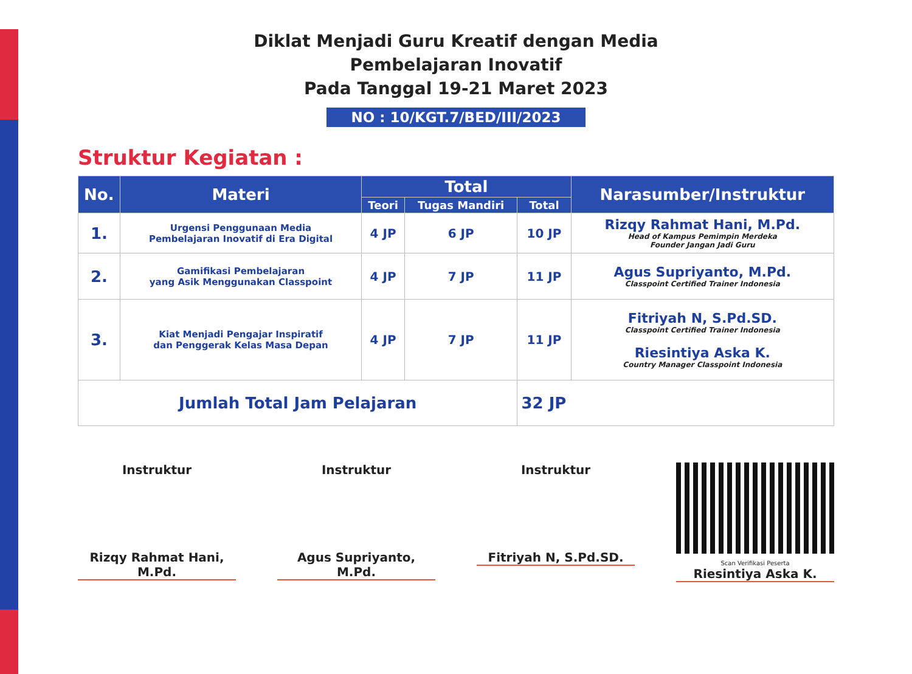Diklat Menjadi Guru Kreatif dengan Media
Pembelajaran Inovatif
Pada Tanggal 19-21 Maret 2023
NO : 10/KGT.7/BED/III/2023
Struktur Kegiatan :
| No. | Materi | Total | | | Narasumber/Instruktur |
| --- | --- | --- | --- | --- | --- |
| | | Teori | Tugas Mandiri | Total | |
| 1. | Urgensi Penggunaan Media Pembelajaran Inovatif di Era Digital | 4 JP | 6 JP | 10 JP | Rizqy Rahmat Hani, M.Pd. Head of Kampus Pemimpin Merdeka Founder Jangan Jadi Guru |
| 2. | Gamifikasi Pembelajaran yang Asik Menggunakan Classpoint | 4 JP | 7 JP | 11 JP | Agus Supriyanto, M.Pd. Classpoint Certified Trainer Indonesia |
| 3. | Kiat Menjadi Pengajar Inspiratif dan Penggerak Kelas Masa Depan | 4 JP | 7 JP | 11 JP | Fitriyah N, S.Pd.SD. Classpoint Certified Trainer Indonesia Riesintiya Aska K. Country Manager Classpoint Indonesia |
| Jumlah Total Jam Pelajaran | | | | 32 JP | |
Instruktur
Rizqy Rahmat Hani, M.Pd.
Instruktur
Agus Supriyanto, M.Pd.
Instruktur
Fitriyah N, S.Pd.SD.
Scan Verifikasi Peserta
Riesintiya Aska K.